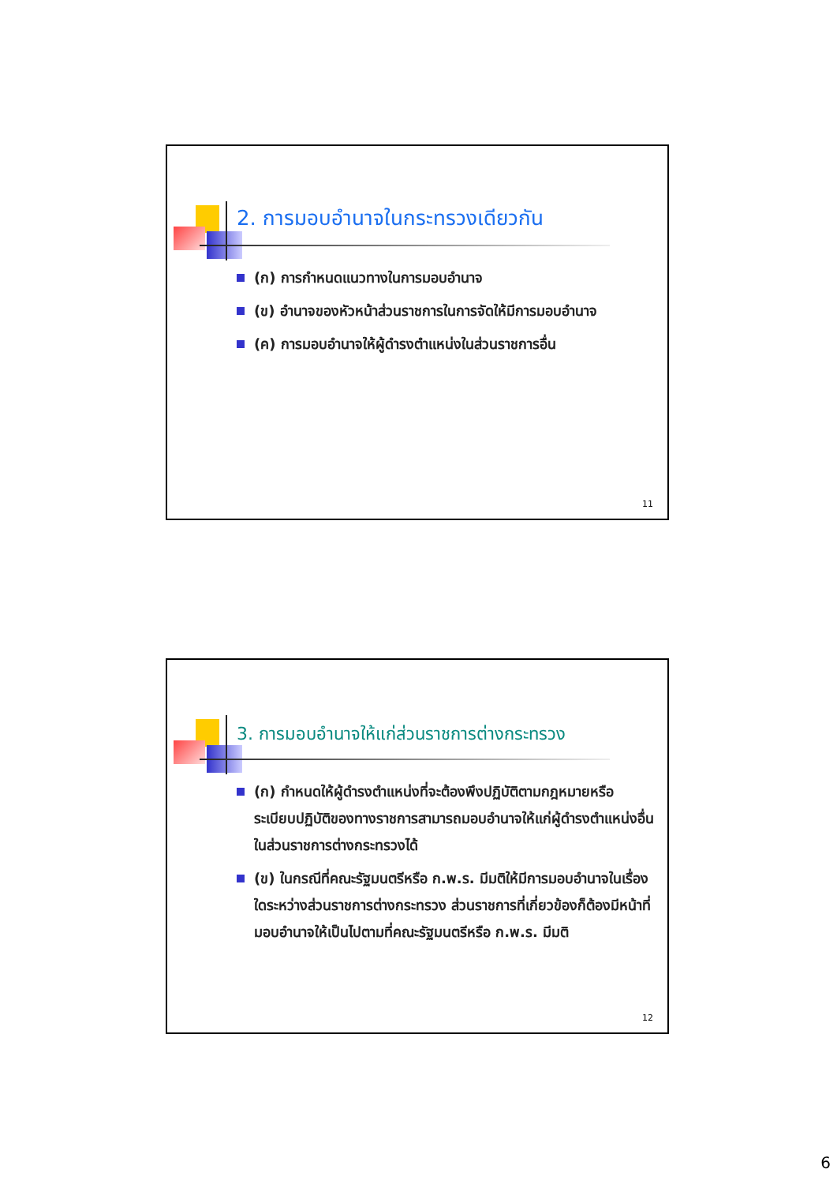2. การมอบอำนาจในกระทรวงเดียวกัน
(ก) การกำหนดแนวทางในการมอบอำนาจ
(ข) อำนาจของหัวหน้าส่วนราชการในการจัดให้มีการมอบอำนาจ
(ค) การมอบอำนาจให้ผู้ดำรงตำแหน่งในส่วนราชการอื่น
11
3. การมอบอำนาจให้แก่ส่วนราชการต่างกระทรวง
(ก) กำหนดให้ผู้ดำรงตำแหน่งที่จะต้องพึงปฏิบัติตามกฎหมายหรือระเบียบปฏิบัติของทางราชการสามารถมอบอำนาจให้แก่ผู้ดำรงตำแหน่งอื่นในส่วนราชการต่างกระทรวงได้
(ข) ในกรณีที่คณะรัฐมนตรีหรือ ก.พ.ร. มีมติให้มีการมอบอำนาจในเรื่องใดระหว่างส่วนราชการต่างกระทรวง ส่วนราชการที่เกี่ยวข้องก็ต้องมีหน้าที่มอบอำนาจให้เป็นไปตามที่คณะรัฐมนตรีหรือ ก.พ.ร. มีมติ
12
6